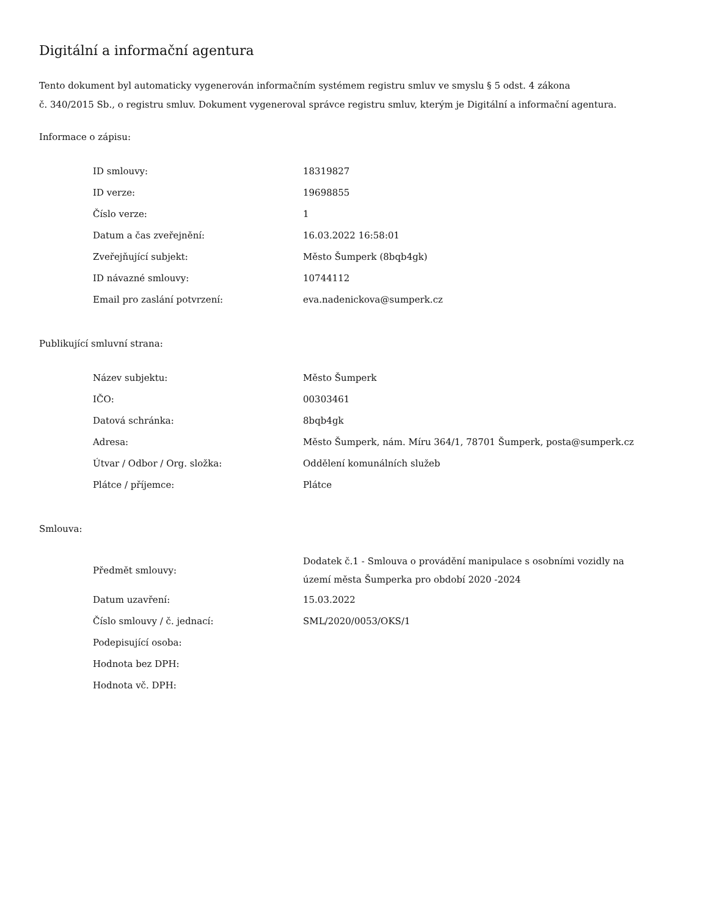Digitální a informační agentura
Tento dokument byl automaticky vygenerován informačním systémem registru smluv ve smyslu § 5 odst. 4 zákona
č. 340/2015 Sb., o registru smluv. Dokument vygeneroval správce registru smluv, kterým je Digitální a informační agentura.
Informace o zápisu:
| ID smlouvy: | 18319827 |
| ID verze: | 19698855 |
| Číslo verze: | 1 |
| Datum a čas zveřejnění: | 16.03.2022 16:58:01 |
| Zveřejňující subjekt: | Město Šumperk (8bqb4gk) |
| ID návazné smlouvy: | 10744112 |
| Email pro zaslání potvrzení: | eva.nadenickova@sumperk.cz |
Publikující smluvní strana:
| Název subjektu: | Město Šumperk |
| IČO: | 00303461 |
| Datová schránka: | 8bqb4gk |
| Adresa: | Město Šumperk, nám. Míru 364/1, 78701 Šumperk, posta@sumperk.cz |
| Útvar / Odbor / Org. složka: | Oddělení komunálních služeb |
| Plátce / příjemce: | Plátce |
Smlouva:
| Předmět smlouvy: | Dodatek č.1 - Smlouva o provádění manipulace s osobními vozidly na území města Šumperka pro období 2020 -2024 |
| Datum uzavření: | 15.03.2022 |
| Číslo smlouvy / č. jednací: | SML/2020/0053/OKS/1 |
| Podepisující osoba: | |
| Hodnota bez DPH: | |
| Hodnota vč. DPH: | |